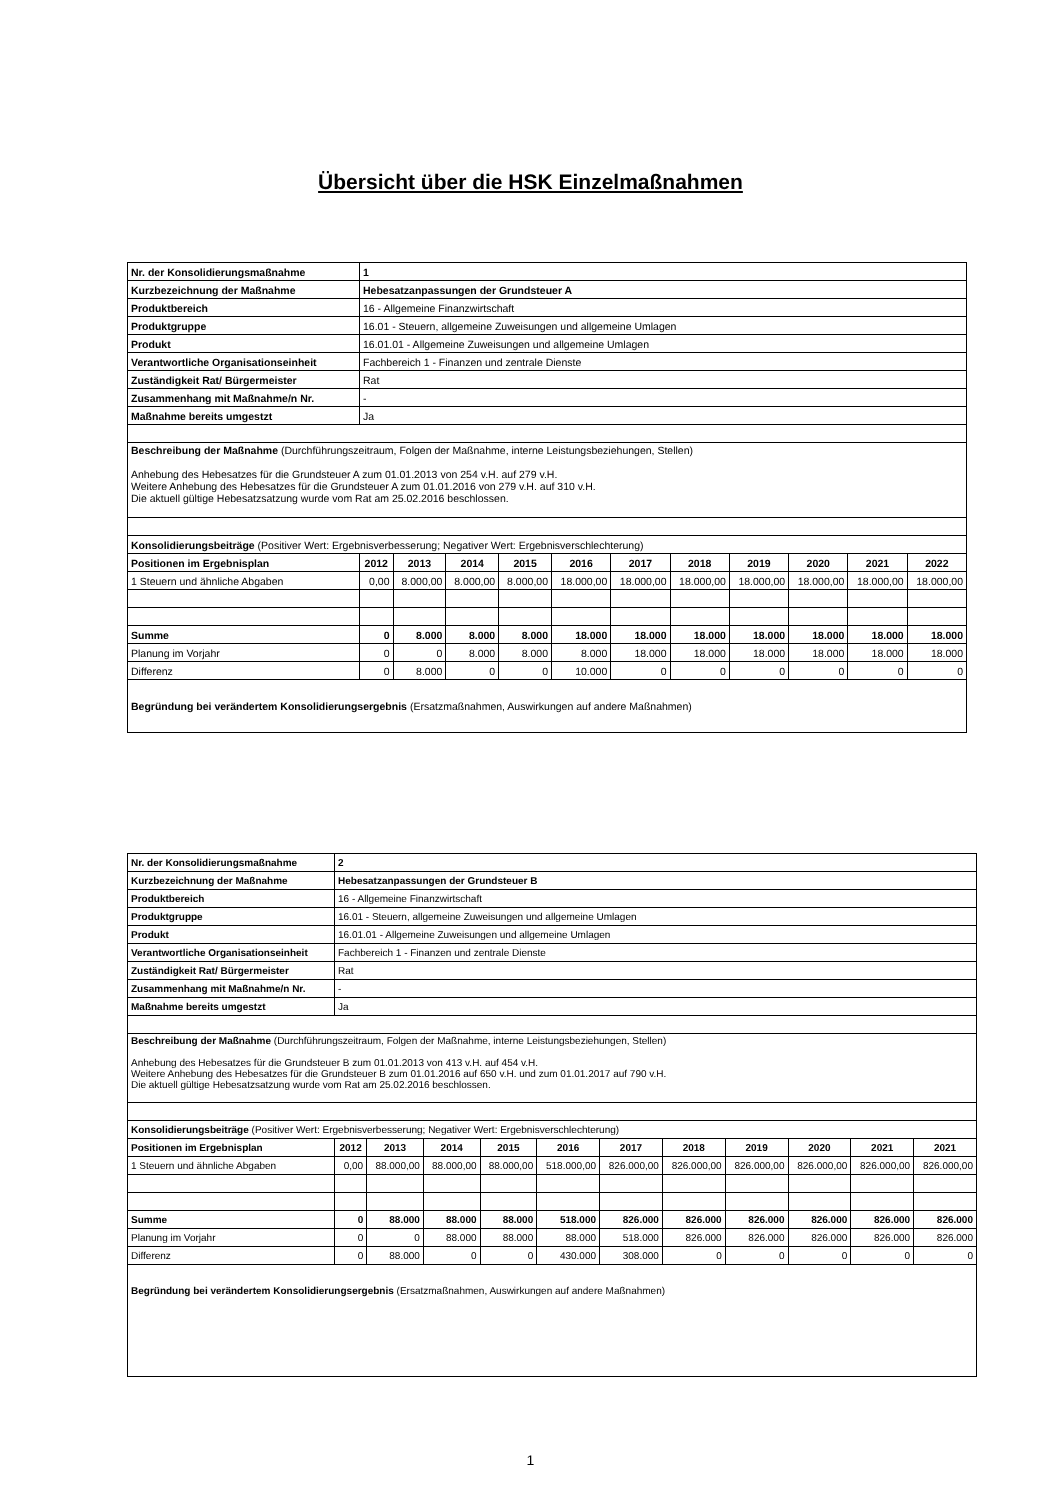Übersicht über die HSK Einzelmaßnahmen
| Nr. der Konsolidierungsmaßnahme | 1 | | | | | | | | | | |
| --- | --- | --- | --- | --- | --- | --- | --- | --- | --- | --- | --- |
| Kurzbezeichnung der Maßnahme | Hebesatzanpassungen der Grundsteuer A | | | | | | | | | | |
| Produktbereich | 16 - Allgemeine Finanzwirtschaft | | | | | | | | | | |
| Produktgruppe | 16.01 - Steuern, allgemeine Zuweisungen und allgemeine Umlagen | | | | | | | | | | |
| Produkt | 16.01.01 - Allgemeine Zuweisungen und allgemeine Umlagen | | | | | | | | | | |
| Verantwortliche Organisationseinheit | Fachbereich 1 - Finanzen und zentrale Dienste | | | | | | | | | | |
| Zuständigkeit Rat/ Bürgermeister | Rat | | | | | | | | | | |
| Zusammenhang mit Maßnahme/n Nr. | - | | | | | | | | | | |
| Maßnahme bereits umgestzt | Ja | | | | | | | | | | |
| Beschreibung der Maßnahme (Durchführungszeitraum, Folgen der Maßnahme, interne Leistungsbeziehungen, Stellen) Anhebung des Hebesatzes für die Grundsteuer A zum 01.01.2013 von 254 v.H. auf 279 v.H. Weitere Anhebung des Hebesatzes für die Grundsteuer A zum 01.01.2016 von 279 v.H. auf 310 v.H. Die aktuell gültige Hebesatzsatzung wurde vom Rat am 25.02.2016 beschlossen. | | | | | | | | | | | |
| Konsolidierungsbeiträge (Positiver Wert: Ergebnisverbesserung; Negativer Wert: Ergebnisverschlechterung) | | | | | | | | | | | |
| Positionen im Ergebnisplan | 2012 | 2013 | 2014 | 2015 | 2016 | 2017 | 2018 | 2019 | 2020 | 2021 | 2022 |
| 1 Steuern und ähnliche Abgaben | 0,00 | 8.000,00 | 8.000,00 | 8.000,00 | 18.000,00 | 18.000,00 | 18.000,00 | 18.000,00 | 18.000,00 | 18.000,00 | 18.000,00 |
| Summe | 0 | 8.000 | 8.000 | 8.000 | 18.000 | 18.000 | 18.000 | 18.000 | 18.000 | 18.000 | 18.000 |
| Planung im Vorjahr | 0 | 0 | 8.000 | 8.000 | 8.000 | 18.000 | 18.000 | 18.000 | 18.000 | 18.000 | 18.000 |
| Differenz | 0 | 8.000 | 0 | 0 | 10.000 | 0 | 0 | 0 | 0 | 0 | 0 |
| Begründung bei verändertem Konsolidierungsergebnis (Ersatzmaßnahmen, Auswirkungen auf andere Maßnahmen) | | | | | | | | | | | |
| Nr. der Konsolidierungsmaßnahme | 2 | | | | | | | | | | |
| --- | --- | --- | --- | --- | --- | --- | --- | --- | --- | --- | --- |
| Kurzbezeichnung der Maßnahme | Hebesatzanpassungen der Grundsteuer B | | | | | | | | | | |
| Produktbereich | 16 - Allgemeine Finanzwirtschaft | | | | | | | | | | |
| Produktgruppe | 16.01 - Steuern, allgemeine Zuweisungen und allgemeine Umlagen | | | | | | | | | | |
| Produkt | 16.01.01 - Allgemeine Zuweisungen und allgemeine Umlagen | | | | | | | | | | |
| Verantwortliche Organisationseinheit | Fachbereich 1 - Finanzen und zentrale Dienste | | | | | | | | | | |
| Zuständigkeit Rat/ Bürgermeister | Rat | | | | | | | | | | |
| Zusammenhang mit Maßnahme/n Nr. | - | | | | | | | | | | |
| Maßnahme bereits umgestzt | Ja | | | | | | | | | | |
| Beschreibung der Maßnahme (Durchführungszeitraum, Folgen der Maßnahme, interne Leistungsbeziehungen, Stellen) Anhebung des Hebesatzes für die Grundsteuer B zum 01.01.2013 von 413 v.H. auf 454 v.H. Weitere Anhebung des Hebesatzes für die Grundsteuer B zum 01.01.2016 auf 650 v.H. und zum 01.01.2017 auf 790 v.H. Die aktuell gültige Hebesatzsatzung wurde vom Rat am 25.02.2016 beschlossen. | | | | | | | | | | | |
| Konsolidierungsbeiträge (Positiver Wert: Ergebnisverbesserung; Negativer Wert: Ergebnisverschlechterung) | | | | | | | | | | | |
| Positionen im Ergebnisplan | 2012 | 2013 | 2014 | 2015 | 2016 | 2017 | 2018 | 2019 | 2020 | 2021 | 2021 |
| 1 Steuern und ähnliche Abgaben | 0,00 | 88.000,00 | 88.000,00 | 88.000,00 | 518.000,00 | 826.000,00 | 826.000,00 | 826.000,00 | 826.000,00 | 826.000,00 | 826.000,00 |
| Summe | 0 | 88.000 | 88.000 | 88.000 | 518.000 | 826.000 | 826.000 | 826.000 | 826.000 | 826.000 | 826.000 |
| Planung im Vorjahr | 0 | 0 | 88.000 | 88.000 | 88.000 | 518.000 | 826.000 | 826.000 | 826.000 | 826.000 | 826.000 |
| Differenz | 0 | 88.000 | 0 | 0 | 430.000 | 308.000 | 0 | 0 | 0 | 0 | 0 |
| Begründung bei verändertem Konsolidierungsergebnis (Ersatzmaßnahmen, Auswirkungen auf andere Maßnahmen) | | | | | | | | | | | |
1